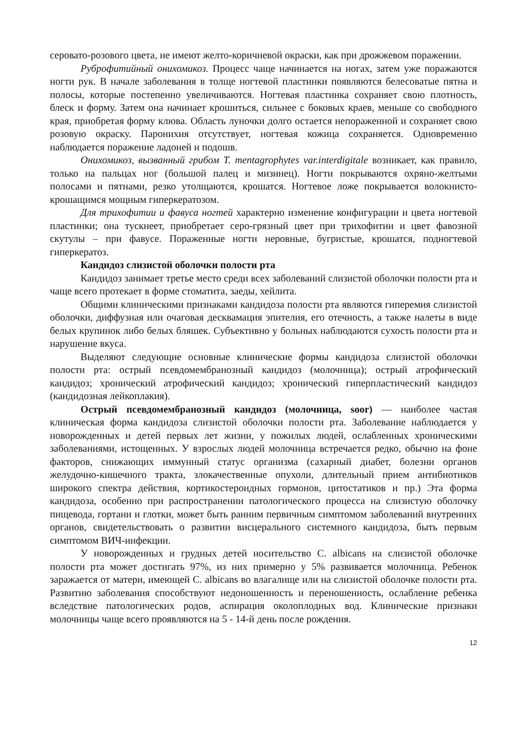серовато-розового цвета, не имеют желто-коричневой окраски, как при дрожжевом поражении.
Руброфитийный онихомикоз. Процесс чаще начинается на ногах, затем уже поражаются ногти рук. В начале заболевания в толще ногтевой пластинки появляются белесоватые пятна и полосы, которые постепенно увеличиваются. Ногтевая пластинка сохраняет свою плотность, блеск и форму. Затем она начинает крошиться, сильнее с боковых краев, меньше со свободного края, приобретая форму клюва. Область луночки долго остается непораженной и сохраняет свою розовую окраску. Паронихия отсутствует, ногтевая кожица сохраняется. Одновременно наблюдается поражение ладоней и подошв.
Онихомикоз, вызванный грибом T. mentagrophytes var.interdigitale возникает, как правило, только на пальцах ног (большой палец и мизинец). Ногти покрываются охряно-желтыми полосами и пятнами, резко утолщаются, крошатся. Ногтевое ложе покрывается волокнисто-крошащимся мощным гиперкератозом.
Для трихофитии и фавуса ногтей характерно изменение конфигурации и цвета ногтевой пластинки; она тускнеет, приобретает серо-грязный цвет при трихофитии и цвет фавозной скутулы – при фавусе. Пораженные ногти неровные, бугристые, крошатся, подногтевой гиперкератоз.
Кандидоз слизистой оболочки полости рта
Кандидоз занимает третье место среди всех заболеваний слизистой оболочки полости рта и чаще всего протекает в форме стоматита, заеды, хейлита.
Общими клиническими признаками кандидоза полости рта являются гиперемия слизистой оболочки, диффузная или очаговая десквамация эпителия, его отечность, а также налеты в виде белых крупинок либо белых бляшек. Субъективно у больных наблюдаются сухость полости рта и нарушение вкуса.
Выделяют следующие основные клинические формы кандидоза слизистой оболочки полости рта: острый псевдомембранозный кандидоз (молочница); острый атрофический кандидоз; хронический атрофический кандидоз; хронический гиперпластический кандидоз (кандидозная лейкоплакия).
Острый псевдомембранозный кандидоз (молочница, soor) — наиболее частая клиническая форма кандидоза слизистой оболочки полости рта. Заболевание наблюдается у новорожденных и детей первых лет жизни, у пожилых людей, ослабленных хроническими заболеваниями, истощенных. У взрослых людей молочница встречается редко, обычно на фоне факторов, снижающих иммунный статус организма (сахарный диабет, болезни органов желудочно-кишечного тракта, злокачественные опухоли, длительный прием антибиотиков широкого спектра действия, кортикостероидных гормонов, цитостатиков и пр.) Эта форма кандидоза, особенно при распространении патологического процесса на слизистую оболочку пищевода, гортани и глотки, может быть ранним первичным симптомом заболеваний внутренних органов, свидетельствовать о развитии висцерального системного кандидоза, быть первым симптомом ВИЧ-инфекции.
У новорожденных и грудных детей носительство C. albicans на слизистой оболочке полости рта может достигать 97%, из них примерно у 5% развивается молочница. Ребенок заражается от матери, имеющей C. albicans во влагалище или на слизистой оболочке полости рта. Развитию заболевания способствуют недоношенность и переношенность, ослабление ребенка вследствие патологических родов, аспирация околоплодных вод. Клинические признаки молочницы чаще всего проявляются на 5 - 14-й день после рождения.
12